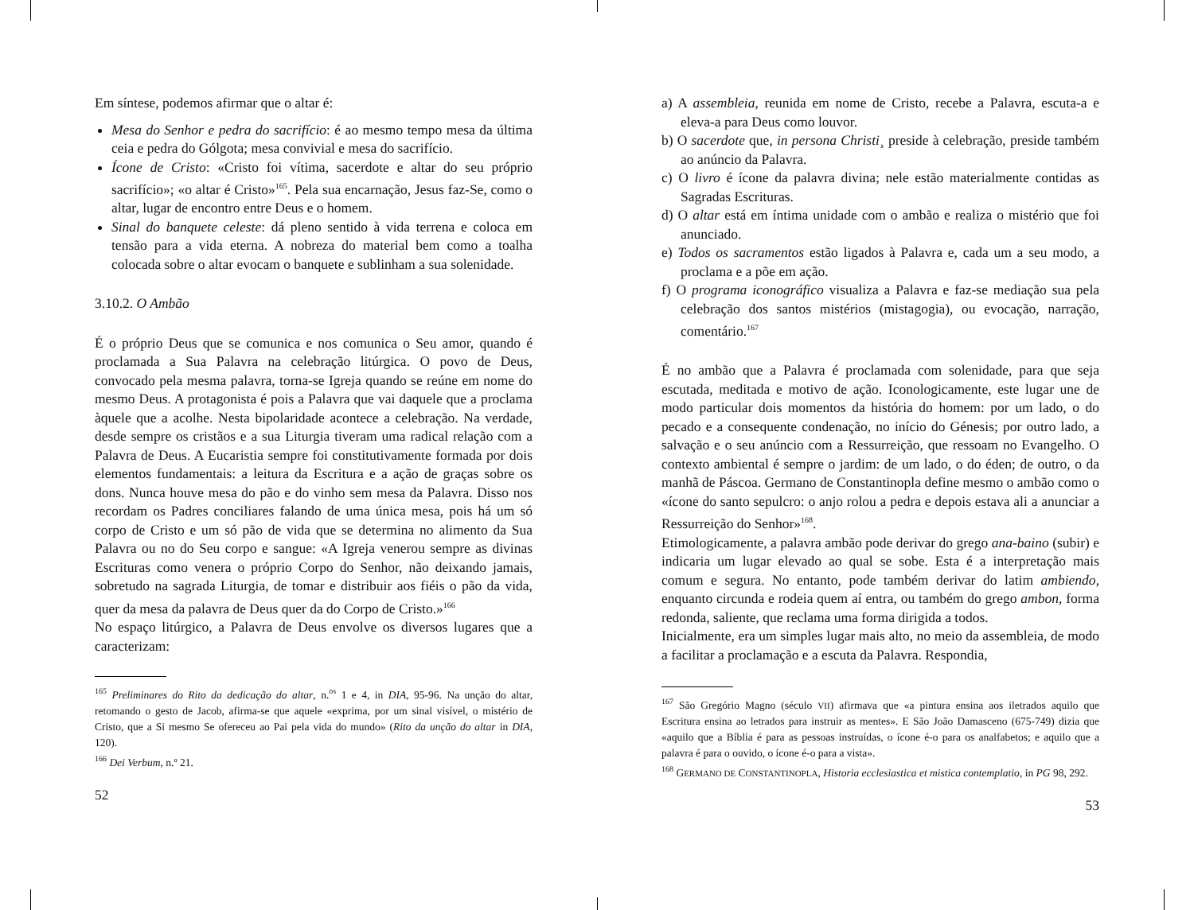Em síntese, podemos afirmar que o altar é:
Mesa do Senhor e pedra do sacrifício: é ao mesmo tempo mesa da última ceia e pedra do Gólgota; mesa convivial e mesa do sacrifício.
Ícone de Cristo: «Cristo foi vítima, sacerdote e altar do seu próprio sacrifício»; «o altar é Cristo»<sup>165</sup>. Pela sua encarnação, Jesus faz-Se, como o altar, lugar de encontro entre Deus e o homem.
Sinal do banquete celeste: dá pleno sentido à vida terrena e coloca em tensão para a vida eterna. A nobreza do material bem como a toalha colocada sobre o altar evocam o banquete e sublinham a sua solenidade.
3.10.2. O Ambão
É o próprio Deus que se comunica e nos comunica o Seu amor, quando é proclamada a Sua Palavra na celebração litúrgica. O povo de Deus, convocado pela mesma palavra, torna-se Igreja quando se reúne em nome do mesmo Deus. A protagonista é pois a Palavra que vai daquele que a proclama àquele que a acolhe. Nesta bipolaridade acontece a celebração. Na verdade, desde sempre os cristãos e a sua Liturgia tiveram uma radical relação com a Palavra de Deus. A Eucaristia sempre foi constitutivamente formada por dois elementos fundamentais: a leitura da Escritura e a ação de graças sobre os dons. Nunca houve mesa do pão e do vinho sem mesa da Palavra. Disso nos recordam os Padres conciliares falando de uma única mesa, pois há um só corpo de Cristo e um só pão de vida que se determina no alimento da Sua Palavra ou no do Seu corpo e sangue: «A Igreja venerou sempre as divinas Escrituras como venera o próprio Corpo do Senhor, não deixando jamais, sobretudo na sagrada Liturgia, de tomar e distribuir aos fiéis o pão da vida, quer da mesa da palavra de Deus quer da do Corpo de Cristo.»<sup>166</sup>
No espaço litúrgico, a Palavra de Deus envolve os diversos lugares que a caracterizam:
<sup>165</sup> Preliminares do Rito da dedicação do altar, n.<sup>os</sup> 1 e 4, in DIA, 95-96. Na unção do altar, retomando o gesto de Jacob, afirma-se que aquele «exprima, por um sinal visível, o mistério de Cristo, que a Si mesmo Se ofereceu ao Pai pela vida do mundo» (Rito da unção do altar in DIA, 120).
<sup>166</sup> Dei Verbum, n.º 21.
52
a) A assembleia, reunida em nome de Cristo, recebe a Palavra, escuta-a e eleva-a para Deus como louvor.
b) O sacerdote que, in persona Christi¸ preside à celebração, preside também ao anúncio da Palavra.
c) O livro é ícone da palavra divina; nele estão materialmente contidas as Sagradas Escrituras.
d) O altar está em íntima unidade com o ambão e realiza o mistério que foi anunciado.
e) Todos os sacramentos estão ligados à Palavra e, cada um a seu modo, a proclama e a põe em ação.
f) O programa iconográfico visualiza a Palavra e faz-se mediação sua pela celebração dos santos mistérios (mistagogia), ou evocação, narração, comentário.<sup>167</sup>
É no ambão que a Palavra é proclamada com solenidade, para que seja escutada, meditada e motivo de ação. Iconologicamente, este lugar une de modo particular dois momentos da história do homem: por um lado, o do pecado e a consequente condenação, no início do Génesis; por outro lado, a salvação e o seu anúncio com a Ressurreição, que ressoam no Evangelho. O contexto ambiental é sempre o jardim: de um lado, o do éden; de outro, o da manhã de Páscoa. Germano de Constantinopla define mesmo o ambão como o «ícone do santo sepulcro: o anjo rolou a pedra e depois estava ali a anunciar a Ressurreição do Senhor»<sup>168</sup>.
Etimologicamente, a palavra ambão pode derivar do grego ana-baino (subir) e indicaria um lugar elevado ao qual se sobe. Esta é a interpretação mais comum e segura. No entanto, pode também derivar do latim ambiendo, enquanto circunda e rodeia quem aí entra, ou também do grego ambon, forma redonda, saliente, que reclama uma forma dirigida a todos.
Inicialmente, era um simples lugar mais alto, no meio da assembleia, de modo a facilitar a proclamação e a escuta da Palavra. Respondia,
<sup>167</sup> São Gregório Magno (século VII) afirmava que «a pintura ensina aos iletrados aquilo que Escritura ensina ao letrados para instruir as mentes». E São João Damasceno (675-749) dizia que «aquilo que a Bíblia é para as pessoas instruídas, o ícone é-o para os analfabetos; e aquilo que a palavra é para o ouvido, o ícone é-o para a vista».
<sup>168</sup> GERMANO DE CONSTANTINOPLA, Historia ecclesiastica et mistica contemplatio, in PG 98, 292.
53